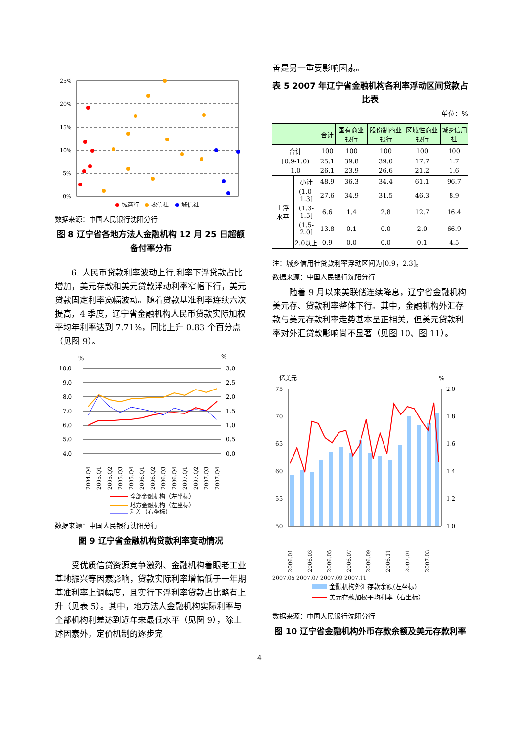25%
20%
15%
10%
5%
0%
城商行
农信社
城信社
数据来源：中国人民银行沈阳分行
图 8 辽宁省各地方法人金融机构 12 月 25 日超额备付率分布
6. 人民币贷款利率波动上行,利率下浮贷款占比增加，美元存款和美元贷款浮动利率窄幅下行，美元贷款固定利率宽幅波动。随着贷款基准利率连续六次提高，4 季度，辽宁省金融机构人民币贷款实际加权平均年利率达到 7.71%，同比上升 0.83 个百分点（见图 9）。
%
%
10.0
9.0
8.0
7.0
6.0
5.0
4.0
3.0
2.5
2.0
1.5
1.0
0.5
0.0
2004.Q4
2005.Q1
2005.Q2
2005.Q3
2005.Q4
2006.Q1
2006.Q2
2006.Q3
2006.Q4
2007.Q1
2007.Q2
2007.Q3
2007.Q4
全部金融机构（左坐标）
地方金融机构（左坐标）
利差（右坐标）
数据来源：中国人民银行沈阳分行
图 9 辽宁省金融机构贷款利率变动情况
受优质信贷资源竞争激烈、金融机构着眼老工业基地振兴等因素影响，贷款实际利率增幅低于一年期基准利率上调幅度，且实行下浮利率贷款占比略有上升（见表 5）。其中，地方法人金融机构实际利率与全部机构利差达到近年来最低水平（见图 9），除上述因素外，定价机制的逐步完
善是另一重要影响因素。
表 5 2007 年辽宁省金融机构各利率浮动区间贷款占比表
单位：%
| | | 合计 | 国有商业银行 | 股份制商业银行 | 区域性商业银行 | 城乡信用社 |
| --- | --- | --- | --- | --- | --- | --- |
| 合计 | | 100 | 100 | 100 | 100 | 100 |
| [0.9-1.0) | | 25.1 | 39.8 | 39.0 | 17.7 | 1.7 |
| 1.0 | | 26.1 | 23.9 | 26.6 | 21.2 | 1.6 |
| 上浮水平 | 小计 | 48.9 | 36.3 | 34.4 | 61.1 | 96.7 |
| | (1.0-1.3] | 27.6 | 34.9 | 31.5 | 46.3 | 8.9 |
| | (1.3-1.5] | 6.6 | 1.4 | 2.8 | 12.7 | 16.4 |
| | (1.5-2.0] | 13.8 | 0.1 | 0.0 | 2.0 | 66.9 |
| | 2.0以上 | 0.9 | 0.0 | 0.0 | 0.1 | 4.5 |
注：城乡信用社贷款利率浮动区间为[0.9，2.3]。
数据来源：中国人民银行沈阳分行
随着 9 月以来美联储连续降息，辽宁省金融机构美元存、贷款利率整体下行。其中，金融机构外汇存款与美元存款利率走势基本呈正相关，但美元贷款利率对外汇贷款影响尚不显著（见图 10、图 11）。
亿美元
%
75
70
65
60
55
50
2.0
1.8
1.6
1.4
1.2
1.0
2006.01
2006.03
2006.05
2006.07
2006.09
2006.11
2007.01
2007.03
2007.05 2007.07 2007.09 2007.11
金融机构外汇存款余额(左坐标)
美元存款加权平均利率（右坐标）
数据来源：中国人民银行沈阳分行
图 10 辽宁省金融机构外币存款余额及美元存款利率
4